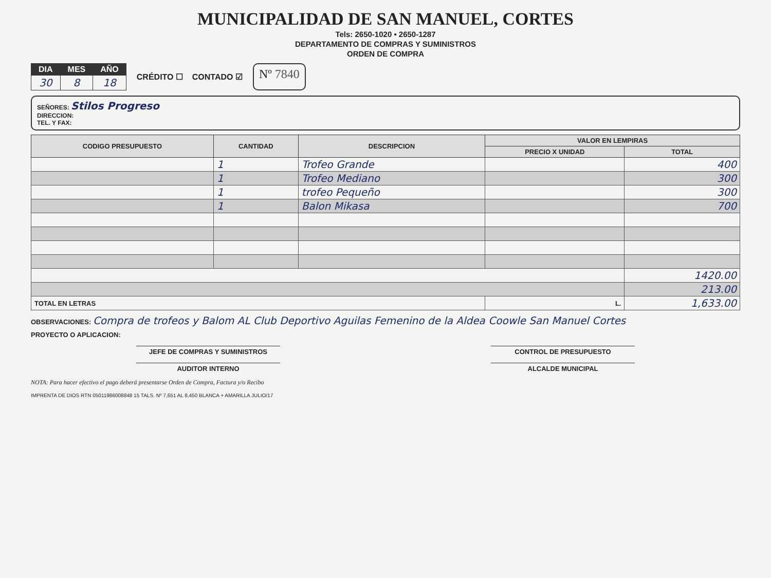MUNICIPALIDAD DE SAN MANUEL, CORTES
Tels: 2650-1020 • 2650-1287
DEPARTAMENTO DE COMPRAS Y SUMINISTROS
ORDEN DE COMPRA
| DIA | MES | AÑO |
| --- | --- | --- |
| 30 | 8 | 18 |
CRÉDITO ☐ CONTADO ☑
Nº 7840
SEÑORES: Stilos Progreso
DIRECCION:
TEL. Y FAX:
| CODIGO PRESUPUESTO | CANTIDAD | DESCRIPCION | VALOR EN LEMPIRAS | |
| --- | --- | --- | --- | --- |
| | | | PRECIO X UNIDAD | TOTAL |
| | 1 | Trofeo Grande | | 400 |
| | 1 | Trofeo Mediano | | 300 |
| | 1 | trofeo Pequeño | | 300 |
| | 1 | Balon Mikasa | | 700 |
| | | | | 1420.00 |
| | | | | 213.00 |
| TOTAL EN LETRAS | | | L. | 1,633.00 |
OBSERVACIONES: Compra de trofeos y Balom AL Club Deportivo Aguilas Femenino de la Aldea Coowle San Manuel Cortes
PROYECTO O APLICACION:
JEFE DE COMPRAS Y SUMINISTROS CONTROL DE PRESUPUESTO
AUDITOR INTERNO ALCALDE MUNICIPAL
NOTA: Para hacer efectivo el pago deberá presentarse Orden de Compra, Factura y/o Recibo
IMPRENTA DE DIOS RTN 05011986008848 15 TALS. Nº 7,651 AL 8,450 BLANCA + AMARILLA JULIO/17